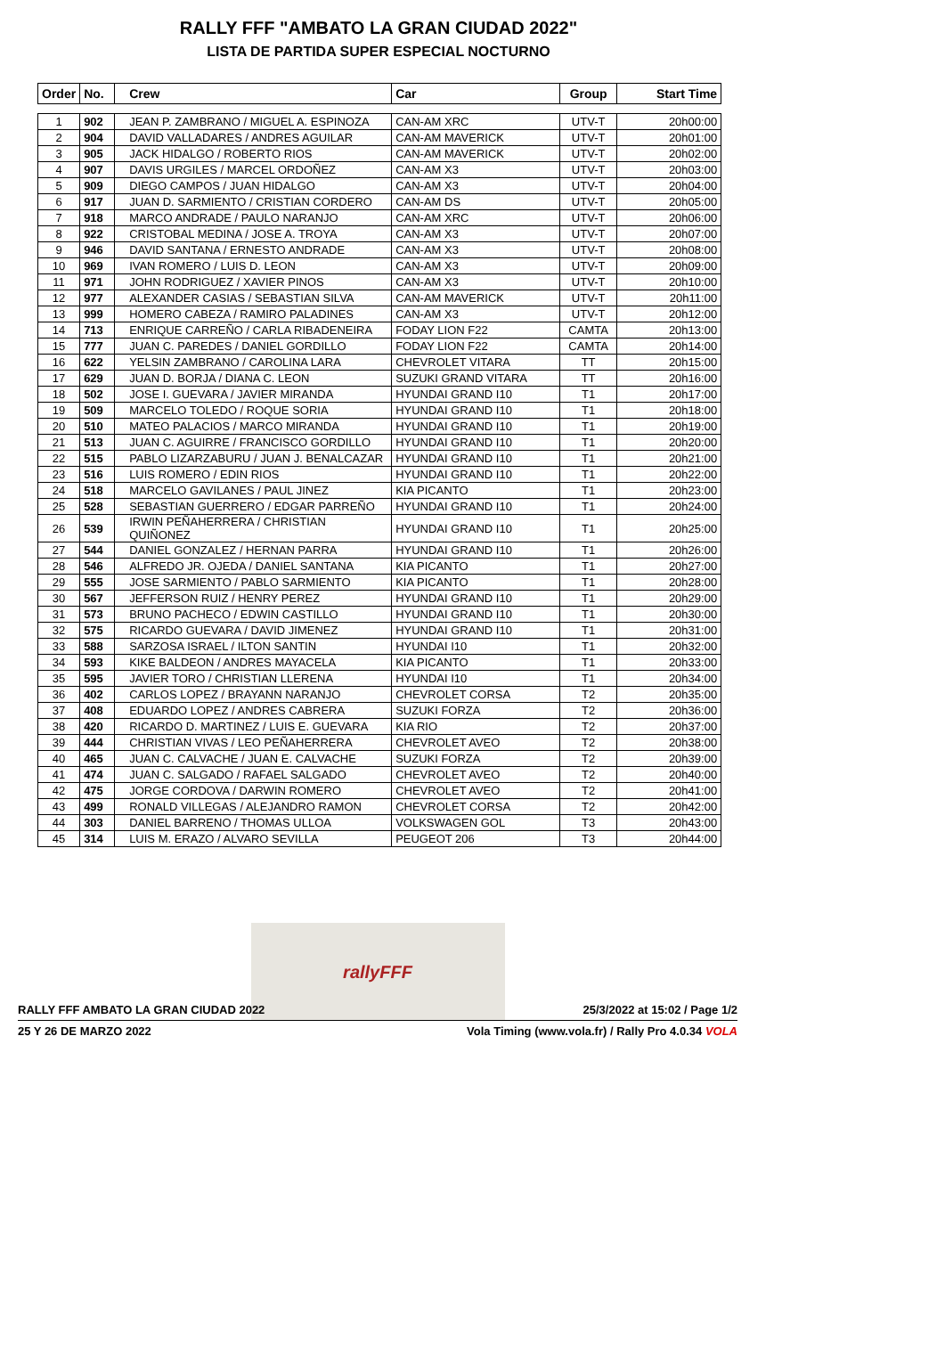RALLY FFF "AMBATO LA GRAN CIUDAD 2022"
LISTA DE PARTIDA SUPER ESPECIAL NOCTURNO
| Order | No. | Crew | Car | Group | Start Time |
| --- | --- | --- | --- | --- | --- |
| 1 | 902 | JEAN P. ZAMBRANO / MIGUEL A. ESPINOZA | CAN-AM XRC | UTV-T | 20h00:00 |
| 2 | 904 | DAVID VALLADARES / ANDRES AGUILAR | CAN-AM MAVERICK | UTV-T | 20h01:00 |
| 3 | 905 | JACK HIDALGO / ROBERTO RIOS | CAN-AM MAVERICK | UTV-T | 20h02:00 |
| 4 | 907 | DAVIS URGILES / MARCEL ORDOÑEZ | CAN-AM X3 | UTV-T | 20h03:00 |
| 5 | 909 | DIEGO CAMPOS / JUAN HIDALGO | CAN-AM X3 | UTV-T | 20h04:00 |
| 6 | 917 | JUAN D. SARMIENTO / CRISTIAN CORDERO | CAN-AM DS | UTV-T | 20h05:00 |
| 7 | 918 | MARCO ANDRADE / PAULO NARANJO | CAN-AM XRC | UTV-T | 20h06:00 |
| 8 | 922 | CRISTOBAL MEDINA / JOSE A. TROYA | CAN-AM X3 | UTV-T | 20h07:00 |
| 9 | 946 | DAVID SANTANA / ERNESTO ANDRADE | CAN-AM X3 | UTV-T | 20h08:00 |
| 10 | 969 | IVAN ROMERO / LUIS D. LEON | CAN-AM X3 | UTV-T | 20h09:00 |
| 11 | 971 | JOHN RODRIGUEZ / XAVIER PINOS | CAN-AM X3 | UTV-T | 20h10:00 |
| 12 | 977 | ALEXANDER CASIAS / SEBASTIAN SILVA | CAN-AM MAVERICK | UTV-T | 20h11:00 |
| 13 | 999 | HOMERO CABEZA / RAMIRO PALADINES | CAN-AM X3 | UTV-T | 20h12:00 |
| 14 | 713 | ENRIQUE CARREÑO / CARLA RIBADENEIRA | FODAY LION F22 | CAMTA | 20h13:00 |
| 15 | 777 | JUAN C. PAREDES / DANIEL GORDILLO | FODAY LION F22 | CAMTA | 20h14:00 |
| 16 | 622 | YELSIN ZAMBRANO / CAROLINA LARA | CHEVROLET VITARA | TT | 20h15:00 |
| 17 | 629 | JUAN D. BORJA / DIANA C. LEON | SUZUKI GRAND VITARA | TT | 20h16:00 |
| 18 | 502 | JOSE I. GUEVARA / JAVIER MIRANDA | HYUNDAI GRAND I10 | T1 | 20h17:00 |
| 19 | 509 | MARCELO TOLEDO / ROQUE SORIA | HYUNDAI GRAND I10 | T1 | 20h18:00 |
| 20 | 510 | MATEO PALACIOS / MARCO MIRANDA | HYUNDAI GRAND I10 | T1 | 20h19:00 |
| 21 | 513 | JUAN C. AGUIRRE / FRANCISCO GORDILLO | HYUNDAI GRAND I10 | T1 | 20h20:00 |
| 22 | 515 | PABLO LIZARZABURU / JUAN J. BENALCAZAR | HYUNDAI GRAND I10 | T1 | 20h21:00 |
| 23 | 516 | LUIS ROMERO / EDIN RIOS | HYUNDAI GRAND I10 | T1 | 20h22:00 |
| 24 | 518 | MARCELO GAVILANES / PAUL JINEZ | KIA PICANTO | T1 | 20h23:00 |
| 25 | 528 | SEBASTIAN GUERRERO / EDGAR PARREÑO | HYUNDAI GRAND I10 | T1 | 20h24:00 |
| 26 | 539 | IRWIN PEÑAHERRERA / CHRISTIAN QUIÑONEZ | HYUNDAI GRAND I10 | T1 | 20h25:00 |
| 27 | 544 | DANIEL GONZALEZ / HERNAN PARRA | HYUNDAI GRAND I10 | T1 | 20h26:00 |
| 28 | 546 | ALFREDO JR. OJEDA / DANIEL SANTANA | KIA PICANTO | T1 | 20h27:00 |
| 29 | 555 | JOSE SARMIENTO / PABLO SARMIENTO | KIA PICANTO | T1 | 20h28:00 |
| 30 | 567 | JEFFERSON RUIZ / HENRY PEREZ | HYUNDAI GRAND I10 | T1 | 20h29:00 |
| 31 | 573 | BRUNO PACHECO / EDWIN CASTILLO | HYUNDAI GRAND I10 | T1 | 20h30:00 |
| 32 | 575 | RICARDO GUEVARA / DAVID JIMENEZ | HYUNDAI GRAND I10 | T1 | 20h31:00 |
| 33 | 588 | SARZOSA ISRAEL / ILTON SANTIN | HYUNDAI I10 | T1 | 20h32:00 |
| 34 | 593 | KIKE BALDEON / ANDRES MAYACELA | KIA PICANTO | T1 | 20h33:00 |
| 35 | 595 | JAVIER TORO / CHRISTIAN LLERENA | HYUNDAI I10 | T1 | 20h34:00 |
| 36 | 402 | CARLOS LOPEZ / BRAYANN NARANJO | CHEVROLET CORSA | T2 | 20h35:00 |
| 37 | 408 | EDUARDO LOPEZ / ANDRES CABRERA | SUZUKI FORZA | T2 | 20h36:00 |
| 38 | 420 | RICARDO D. MARTINEZ / LUIS E. GUEVARA | KIA RIO | T2 | 20h37:00 |
| 39 | 444 | CHRISTIAN VIVAS / LEO PEÑAHERRERA | CHEVROLET AVEO | T2 | 20h38:00 |
| 40 | 465 | JUAN C. CALVACHE / JUAN E. CALVACHE | SUZUKI FORZA | T2 | 20h39:00 |
| 41 | 474 | JUAN C. SALGADO / RAFAEL SALGADO | CHEVROLET AVEO | T2 | 20h40:00 |
| 42 | 475 | JORGE CORDOVA / DARWIN ROMERO | CHEVROLET AVEO | T2 | 20h41:00 |
| 43 | 499 | RONALD VILLEGAS / ALEJANDRO RAMON | CHEVROLET CORSA | T2 | 20h42:00 |
| 44 | 303 | DANIEL BARRENO / THOMAS ULLOA | VOLKSWAGEN GOL | T3 | 20h43:00 |
| 45 | 314 | LUIS M. ERAZO / ALVARO SEVILLA | PEUGEOT 206 | T3 | 20h44:00 |
rallyFFF
RALLY FFF AMBATO LA GRAN CIUDAD 2022 25/3/2022 at 15:02 / Page 1/2
25 Y 26 DE MARZO 2022 Vola Timing (www.vola.fr) / Rally Pro 4.0.34 VOLA